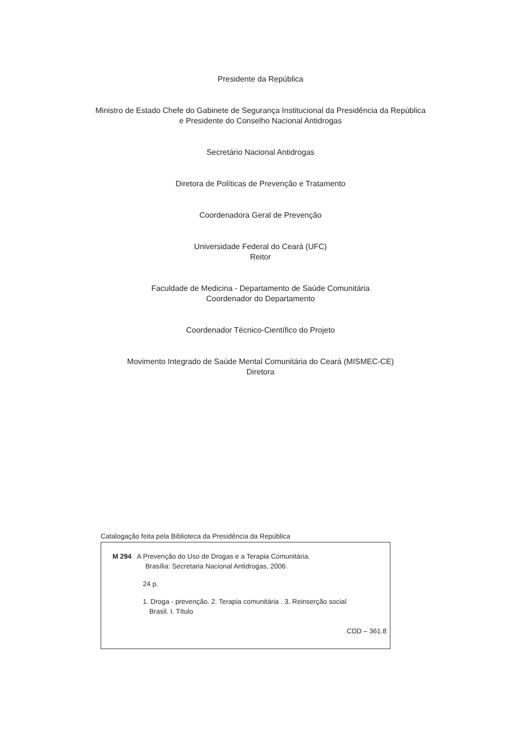Presidente da República
Ministro de Estado Chefe do Gabinete de Segurança Institucional da Presidência da República
e Presidente do Conselho Nacional Antidrogas
Secretário Nacional Antidrogas
Diretora de Políticas de Prevenção e Tratamento
Coordenadora Geral de Prevenção
Universidade Federal do Ceará (UFC)
Reitor
Faculdade de Medicina - Departamento de Saúde Comunitária
Coordenador do Departamento
Coordenador Técnico-Científico do Projeto
Movimento Integrado de Saúde Mental Comunitária do Ceará (MISMEC-CE)
Diretora
Catalogação feita pela Biblioteca da Presidência da República
M 294 A Prevenção do Uso de Drogas e a Terapia Comunitária.
Brasília: Secretaria Nacional Antidrogas, 2006.
24 p.
1. Droga - prevenção. 2. Terapia comunitária . 3. Reinserção social
Brasil. I. Título
CDD – 361.8